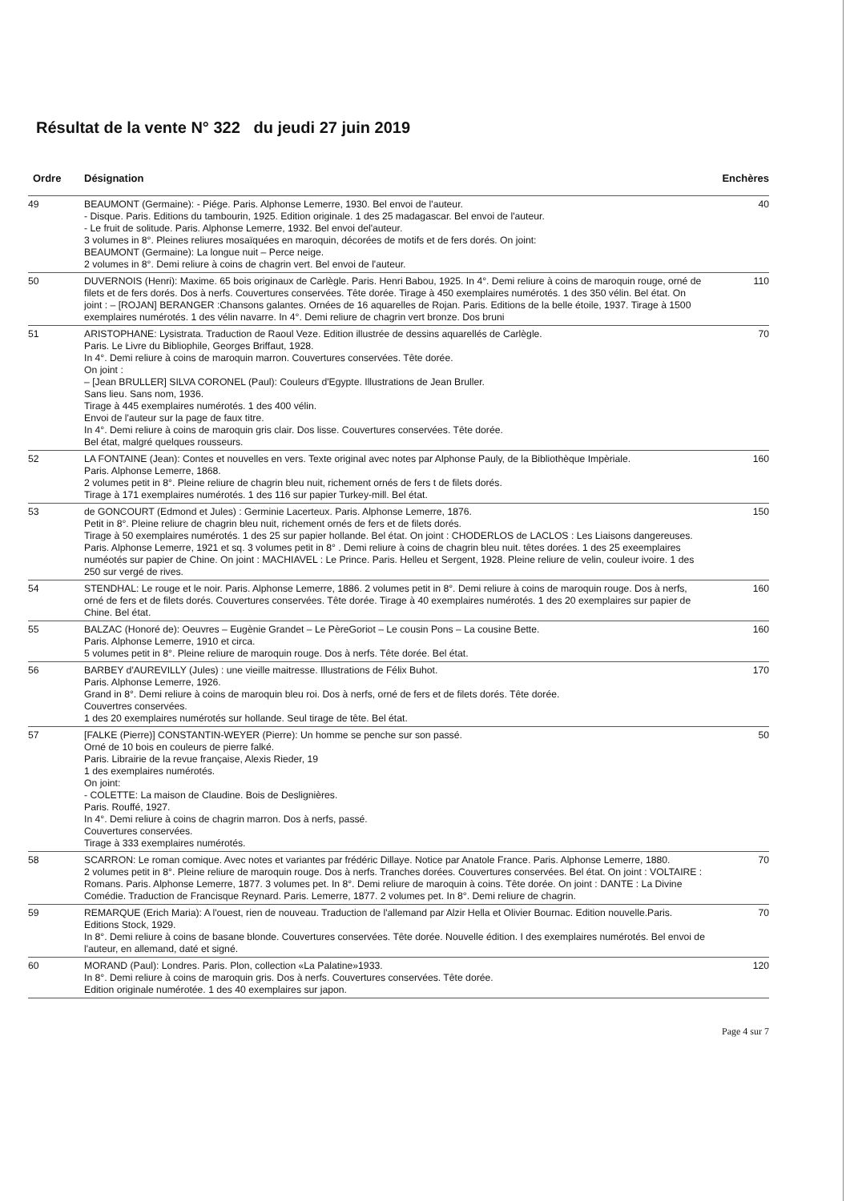Résultat de la vente N° 322 du jeudi 27 juin 2019
| Ordre | Désignation | Enchères |
| --- | --- | --- |
| 49 | BEAUMONT (Germaine): - Piége. Paris. Alphonse Lemerre, 1930. Bel envoi de l'auteur. - Disque. Paris. Editions du tambourin, 1925. Edition originale. 1 des 25 madagascar. Bel envoi de l'auteur. - Le fruit de solitude. Paris. Alphonse Lemerre, 1932. Bel envoi del'auteur. 3 volumes in 8°. Pleines reliures mosaïquées en maroquin, décorées de motifs et de fers dorés. On joint: BEAUMONT (Germaine): La longue nuit – Perce neige. 2 volumes in 8°. Demi reliure à coins de chagrin vert. Bel envoi de l'auteur. | 40 |
| 50 | DUVERNOIS (Henri): Maxime. 65 bois originaux de Carlègle. Paris. Henri Babou, 1925. In 4°. Demi reliure à coins de maroquin rouge, orné de filets et de fers dorés. Dos à nerfs. Couvertures conservées. Tête dorée. Tirage à 450 exemplaires numérotés. 1 des 350 vélin. Bel état. On joint : – [ROJAN] BERANGER :Chansons galantes. Ornées de 16 aquarelles de Rojan. Paris. Editions de la belle étoile, 1937. Tirage à 1500 exemplaires numérotés. 1 des vélin navarre. In 4°. Demi reliure de chagrin vert bronze. Dos bruni | 110 |
| 51 | ARISTOPHANE: Lysistrata. Traduction de Raoul Veze. Edition illustrée de dessins aquarellés de Carlègle. Paris. Le Livre du Bibliophile, Georges Briffaut, 1928. In 4°. Demi reliure à coins de maroquin marron. Couvertures conservées. Tête dorée. On joint : – [Jean BRULLER] SILVA CORONEL (Paul): Couleurs d'Egypte. Illustrations de Jean Bruller. Sans lieu. Sans nom, 1936. Tirage à 445 exemplaires numérotés. 1 des 400 vélin. Envoi de l'auteur sur la page de faux titre. In 4°. Demi reliure à coins de maroquin gris clair. Dos lisse. Couvertures conservées. Tête dorée. Bel état, malgré quelques rousseurs. | 70 |
| 52 | LA FONTAINE (Jean): Contes et nouvelles en vers. Texte original avec notes par Alphonse Pauly, de la Bibliothèque Impèriale. Paris. Alphonse Lemerre, 1868. 2 volumes petit in 8°. Pleine reliure de chagrin bleu nuit, richement ornés de fers t de filets dorés. Tirage à 171 exemplaires numérotés. 1 des 116 sur papier Turkey-mill. Bel état. | 160 |
| 53 | de GONCOURT (Edmond et Jules) : Germinie Lacerteux. Paris. Alphonse Lemerre, 1876. Petit in 8°. Pleine reliure de chagrin bleu nuit, richement ornés de fers et de filets dorés. Tirage à 50 exemplaires numérotés. 1 des 25 sur papier hollande. Bel état. On joint : CHODERLOS de LACLOS : Les Liaisons dangereuses. Paris. Alphonse Lemerre, 1921 et sq. 3 volumes petit in 8° . Demi reliure à coins de chagrin bleu nuit. têtes dorées. 1 des 25 exeemplaires numéotés sur papier de Chine. On joint : MACHIAVEL : Le Prince. Paris. Helleu et Sergent, 1928. Pleine reliure de velin, couleur ivoire. 1 des 250 sur vergé de rives. | 150 |
| 54 | STENDHAL: Le rouge et le noir. Paris. Alphonse Lemerre, 1886. 2 volumes petit in 8°. Demi reliure à coins de maroquin rouge. Dos à nerfs, orné de fers et de filets dorés. Couvertures conservées. Tête dorée. Tirage à 40 exemplaires numérotés. 1 des 20 exemplaires sur papier de Chine. Bel état. | 160 |
| 55 | BALZAC (Honoré de): Oeuvres – Eugènie Grandet – Le PèreGoriot – Le cousin Pons – La cousine Bette. Paris. Alphonse Lemerre, 1910 et circa. 5 volumes petit in 8°. Pleine reliure de maroquin rouge. Dos à nerfs. Tête dorée. Bel état. | 160 |
| 56 | BARBEY d'AUREVILLY (Jules) : une vieille maitresse. Illustrations de Félix Buhot. Paris. Alphonse Lemerre, 1926. Grand in 8°. Demi reliure à coins de maroquin bleu roi. Dos à nerfs, orné de fers et de filets dorés. Tête dorée. Couvertres conservées. 1 des 20 exemplaires numérotés sur hollande. Seul tirage de tête. Bel état. | 170 |
| 57 | [FALKE (Pierre)] CONSTANTIN-WEYER (Pierre): Un homme se penche sur son passé. Orné de 10 bois en couleurs de pierre falké. Paris. Librairie de la revue française, Alexis Rieder, 19 1 des exemplaires numérotés. On joint: - COLETTE: La maison de Claudine. Bois de Deslignières. Paris. Rouffé, 1927. In 4°. Demi reliure à coins de chagrin marron. Dos à nerfs, passé. Couvertures conservées. Tirage à 333 exemplaires numérotés. | 50 |
| 58 | SCARRON: Le roman comique. Avec notes et variantes par frédéric Dillaye. Notice par Anatole France. Paris. Alphonse Lemerre, 1880. 2 volumes petit in 8°. Pleine reliure de maroquin rouge. Dos à nerfs. Tranches dorées. Couvertures conservées. Bel état. On joint : VOLTAIRE : Romans. Paris. Alphonse Lemerre, 1877. 3 volumes pet. In 8°. Demi reliure de maroquin à coins. Tête dorée. On joint : DANTE : La Divine Comédie. Traduction de Francisque Reynard. Paris. Lemerre, 1877. 2 volumes pet. In 8°. Demi reliure de chagrin. | 70 |
| 59 | REMARQUE (Erich Maria): A l'ouest, rien de nouveau. Traduction de l'allemand par Alzir Hella et Olivier Bournac. Edition nouvelle.Paris. Editions Stock, 1929. In 8°. Demi reliure à coins de basane blonde. Couvertures conservées. Tête dorée. Nouvelle édition. I des exemplaires numérotés. Bel envoi de l'auteur, en allemand, daté et signé. | 70 |
| 60 | MORAND (Paul): Londres. Paris. Plon, collection «La Palatine»1933. In 8°. Demi reliure à coins de maroquin gris. Dos à nerfs. Couvertures conservées. Tête dorée. Edition originale numérotée. 1 des 40 exemplaires sur japon. | 120 |
Page 4 sur 7